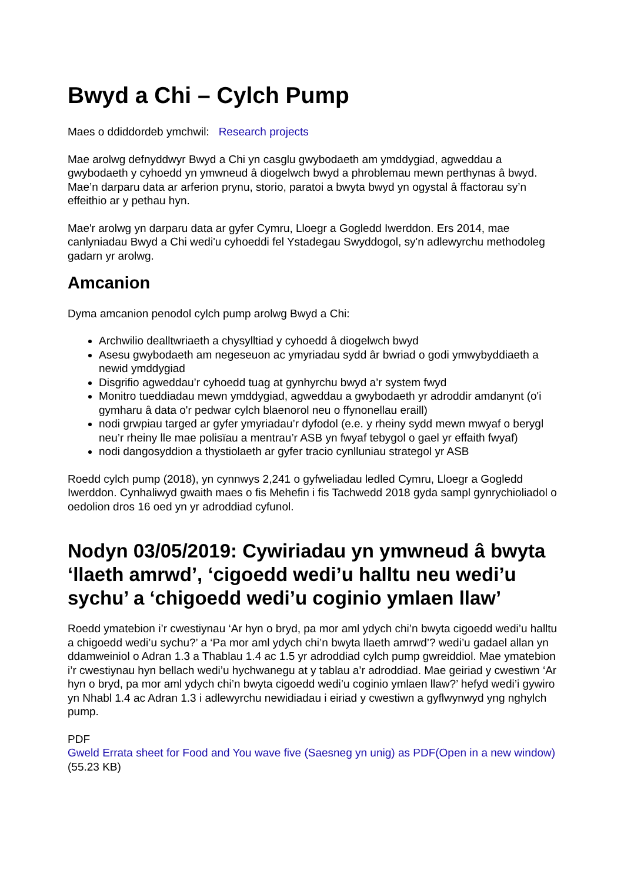Bwyd a Chi – Cylch Pump
Maes o ddiddordeb ymchwil: Research projects
Mae arolwg defnyddwyr Bwyd a Chi yn casglu gwybodaeth am ymddygiad, agweddau a gwybodaeth y cyhoedd yn ymwneud â diogelwch bwyd a phroblemau mewn perthynas â bwyd. Mae’n darparu data ar arferion prynu, storio, paratoi a bwyta bwyd yn ogystal â ffactorau sy’n effeithio ar y pethau hyn.
Mae'r arolwg yn darparu data ar gyfer Cymru, Lloegr a Gogledd Iwerddon. Ers 2014, mae canlyniadau Bwyd a Chi wedi'u cyhoeddi fel Ystadegau Swyddogol, sy'n adlewyrchu methodoleg gadarn yr arolwg.
Amcanion
Dyma amcanion penodol cylch pump arolwg Bwyd a Chi:
Archwilio dealltwriaeth a chysylltiad y cyhoedd â diogelwch bwyd
Asesu gwybodaeth am negeseuon ac ymyriadau sydd âr bwriad o godi ymwybyddiaeth a newid ymddygiad
Disgrifio agweddau’r cyhoedd tuag at gynhyrchu bwyd a’r system fwyd
Monitro tueddiadau mewn ymddygiad, agweddau a gwybodaeth yr adroddir amdanynt (o'i gymharu â data o'r pedwar cylch blaenorol neu o ffynonellau eraill)
nodi grwpiau targed ar gyfer ymyriadau’r dyfodol (e.e. y rheiny sydd mewn mwyaf o berygl neu’r rheiny lle mae polisïau a mentrau’r ASB yn fwyaf tebygol o gael yr effaith fwyaf)
nodi dangosyddion a thystiolaeth ar gyfer tracio cynlluniau strategol yr ASB
Roedd cylch pump (2018), yn cynnwys 2,241 o gyfweliadau ledled Cymru, Lloegr a Gogledd Iwerddon. Cynhaliwyd gwaith maes o fis Mehefin i fis Tachwedd 2018 gyda sampl gynrychioliadol o oedolion dros 16 oed yn yr adroddiad cyfunol.
Nodyn 03/05/2019: Cywiriadau yn ymwneud â bwyta ‘llaeth amrwd’, ‘cigoedd wedi’u halltu neu wedi’u sychu’ a ‘chigoedd wedi’u coginio ymlaen llaw’
Roedd ymatebion i’r cwestiynau ‘Ar hyn o bryd, pa mor aml ydych chi’n bwyta cigoedd wedi’u halltu a chigoedd wedi’u sychu?’ a ‘Pa mor aml ydych chi’n bwyta llaeth amrwd’? wedi’u gadael allan yn ddamweiniol o Adran 1.3 a Thablau 1.4 ac 1.5 yr adroddiad cylch pump gwreiddiol. Mae ymatebion i’r cwestiynau hyn bellach wedi’u hychwanegu at y tablau a’r adroddiad. Mae geiriad y cwestiwn ‘Ar hyn o bryd, pa mor aml ydych chi’n bwyta cigoedd wedi’u coginio ymlaen llaw?’ hefyd wedi’i gywiro yn Nhabl 1.4 ac Adran 1.3 i adlewyrchu newidiadau i eiriad y cwestiwn a gyflwynwyd yng nghylch pump.
PDF
Gweld Errata sheet for Food and You wave five (Saesneg yn unig) as PDF(Open in a new window) (55.23 KB)